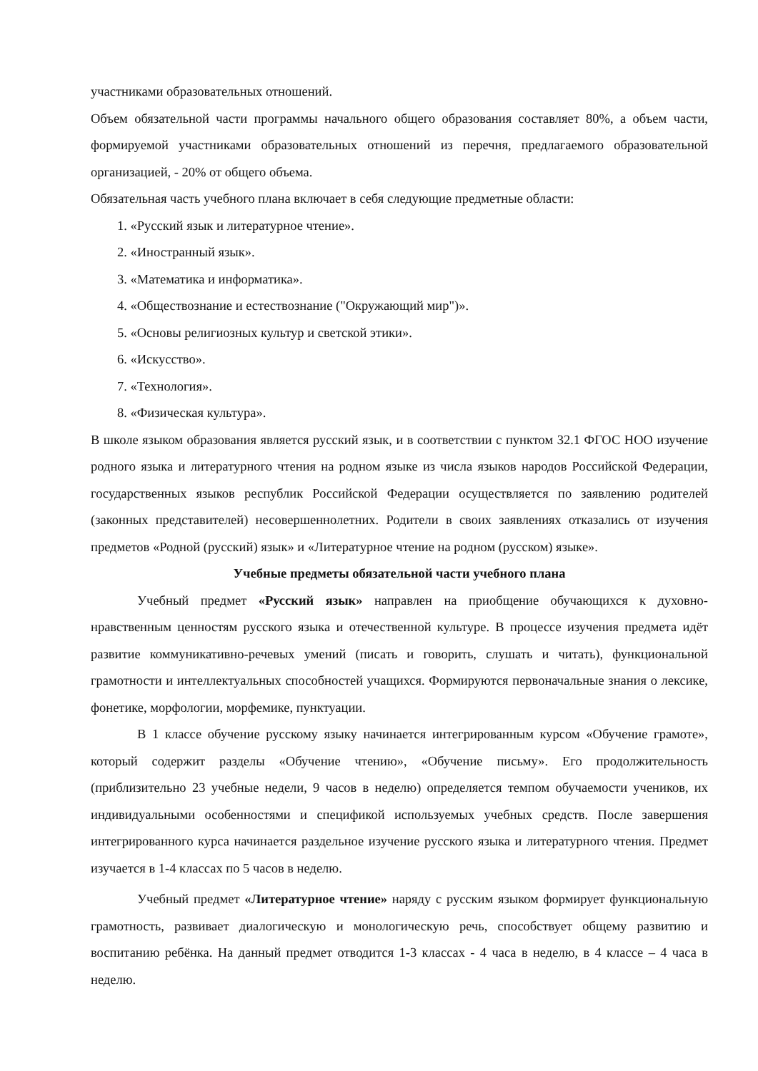участниками образовательных отношений.
Объем обязательной части программы начального общего образования составляет 80%, а объем части, формируемой участниками образовательных отношений из перечня, предлагаемого образовательной организацией, - 20% от общего объема.
Обязательная часть учебного плана включает в себя следующие предметные области:
1. «Русский язык и литературное чтение».
2. «Иностранный язык».
3. «Математика и информатика».
4. «Обществознание и естествознание ("Окружающий мир")».
5. «Основы религиозных культур и светской этики».
6. «Искусство».
7. «Технология».
8. «Физическая культура».
В школе языком образования является русский язык, и в соответствии с пунктом 32.1 ФГОС НОО изучение родного языка и литературного чтения на родном языке из числа языков народов Российской Федерации, государственных языков республик Российской Федерации осуществляется по заявлению родителей (законных представителей) несовершеннолетних. Родители в своих заявлениях отказались от изучения предметов «Родной (русский) язык» и «Литературное чтение на родном (русском) языке».
Учебные предметы обязательной части учебного плана
Учебный предмет «Русский язык» направлен на приобщение обучающихся к духовно-нравственным ценностям русского языка и отечественной культуре. В процессе изучения предмета идёт развитие коммуникативно-речевых умений (писать и говорить, слушать и читать), функциональной грамотности и интеллектуальных способностей учащихся. Формируются первоначальные знания о лексике, фонетике, морфологии, морфемике, пунктуации.
В 1 классе обучение русскому языку начинается интегрированным курсом «Обучение грамоте», который содержит разделы «Обучение чтению», «Обучение письму». Его продолжительность (приблизительно 23 учебные недели, 9 часов в неделю) определяется темпом обучаемости учеников, их индивидуальными особенностями и спецификой используемых учебных средств. После завершения интегрированного курса начинается раздельное изучение русского языка и литературного чтения. Предмет изучается в 1-4 классах по 5 часов в неделю.
Учебный предмет «Литературное чтение» наряду с русским языком формирует функциональную грамотность, развивает диалогическую и монологическую речь, способствует общему развитию и воспитанию ребёнка. На данный предмет отводится 1-3 классах - 4 часа в неделю, в 4 классе – 4 часа в неделю.